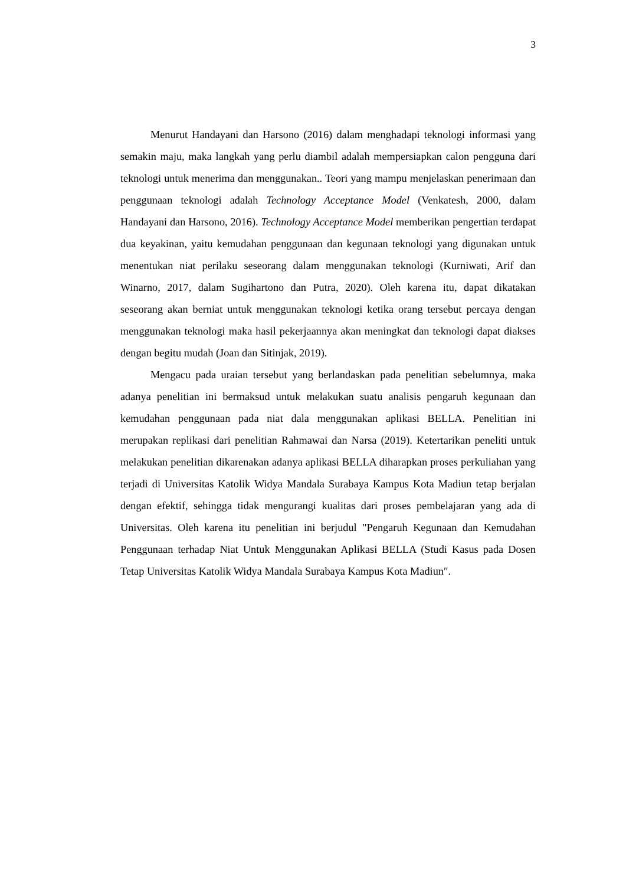3
Menurut Handayani dan Harsono (2016) dalam menghadapi teknologi informasi yang semakin maju, maka langkah yang perlu diambil adalah mempersiapkan calon pengguna dari teknologi untuk menerima dan menggunakan.. Teori yang mampu menjelaskan penerimaan dan penggunaan teknologi adalah Technology Acceptance Model (Venkatesh, 2000, dalam Handayani dan Harsono, 2016). Technology Acceptance Model memberikan pengertian terdapat dua keyakinan, yaitu kemudahan penggunaan dan kegunaan teknologi yang digunakan untuk menentukan niat perilaku seseorang dalam menggunakan teknologi (Kurniwati, Arif dan Winarno, 2017, dalam Sugihartono dan Putra, 2020). Oleh karena itu, dapat dikatakan seseorang akan berniat untuk menggunakan teknologi ketika orang tersebut percaya dengan menggunakan teknologi maka hasil pekerjaannya akan meningkat dan teknologi dapat diakses dengan begitu mudah (Joan dan Sitinjak, 2019).
Mengacu pada uraian tersebut yang berlandaskan pada penelitian sebelumnya, maka adanya penelitian ini bermaksud untuk melakukan suatu analisis pengaruh kegunaan dan kemudahan penggunaan pada niat dala menggunakan aplikasi BELLA. Penelitian ini merupakan replikasi dari penelitian Rahmawai dan Narsa (2019). Ketertarikan peneliti untuk melakukan penelitian dikarenakan adanya aplikasi BELLA diharapkan proses perkuliahan yang terjadi di Universitas Katolik Widya Mandala Surabaya Kampus Kota Madiun tetap berjalan dengan efektif, sehingga tidak mengurangi kualitas dari proses pembelajaran yang ada di Universitas. Oleh karena itu penelitian ini berjudul "Pengaruh Kegunaan dan Kemudahan Penggunaan terhadap Niat Untuk Menggunakan Aplikasi BELLA (Studi Kasus pada Dosen Tetap Universitas Katolik Widya Mandala Surabaya Kampus Kota Madiun″.